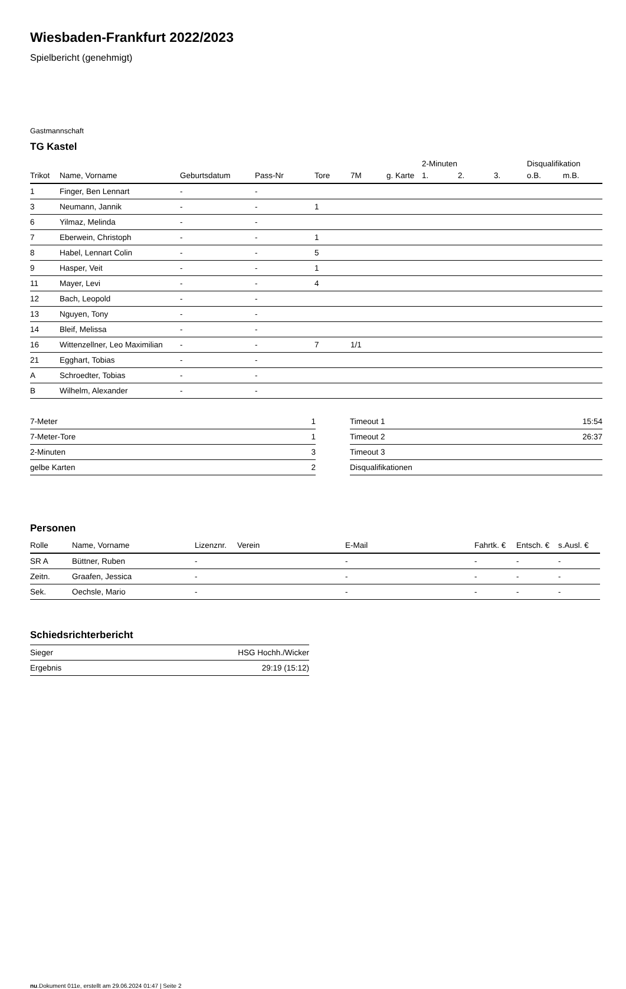Wiesbaden-Frankfurt 2022/2023
Spielbericht (genehmigt)
Gastmannschaft
TG Kastel
| | | | | | | | 2-Minuten | | | Disqualifikation | |
| --- | --- | --- | --- | --- | --- | --- | --- | --- | --- | --- | --- |
| Trikot | Name, Vorname | Geburtsdatum | Pass-Nr | Tore | 7M | g. Karte | 1. | 2. | 3. | o.B. | m.B. |
| 1 | Finger, Ben Lennart | - | - | | | | | | | | |
| 3 | Neumann, Jannik | - | - | 1 | | | | | | | |
| 6 | Yilmaz, Melinda | - | - | | | | | | | | |
| 7 | Eberwein, Christoph | - | - | 1 | | | | | | | |
| 8 | Habel, Lennart Colin | - | - | 5 | | | | | | | |
| 9 | Hasper, Veit | - | - | 1 | | | | | | | |
| 11 | Mayer, Levi | - | - | 4 | | | | | | | |
| 12 | Bach, Leopold | - | - | | | | | | | | |
| 13 | Nguyen, Tony | - | - | | | | | | | | |
| 14 | Bleif, Melissa | - | - | | | | | | | | |
| 16 | Wittenzellner, Leo Maximilian | - | - | 7 | 1/1 | | | | | | |
| 21 | Egghart, Tobias | - | - | | | | | | | | |
| A | Schroedter, Tobias | - | - | | | | | | | | |
| B | Wilhelm, Alexander | - | - | | | | | | | | |
| 7-Meter | 1 |
| 7-Meter-Tore | 1 |
| 2-Minuten | 3 |
| gelbe Karten | 2 |
| Timeout 1 | 15:54 |
| Timeout 2 | 26:37 |
| Timeout 3 | |
| Disqualifikationen | |
Personen
| Rolle | Name, Vorname | Lizenznr. | Verein | E-Mail | Fahrtk. € | Entsch. € | s.Ausl. € |
| --- | --- | --- | --- | --- | --- | --- | --- |
| SR A | Büttner, Ruben | - | | - | - | - | - |
| Zeitn. | Graafen, Jessica | - | | - | - | - | - |
| Sek. | Oechsle, Mario | - | | - | - | - | - |
Schiedsrichterbericht
| Sieger | HSG Hochh./Wicker |
| Ergebnis | 29:19 (15:12) |
nu.Dokument 011e, erstellt am 29.06.2024 01:47 | Seite 2